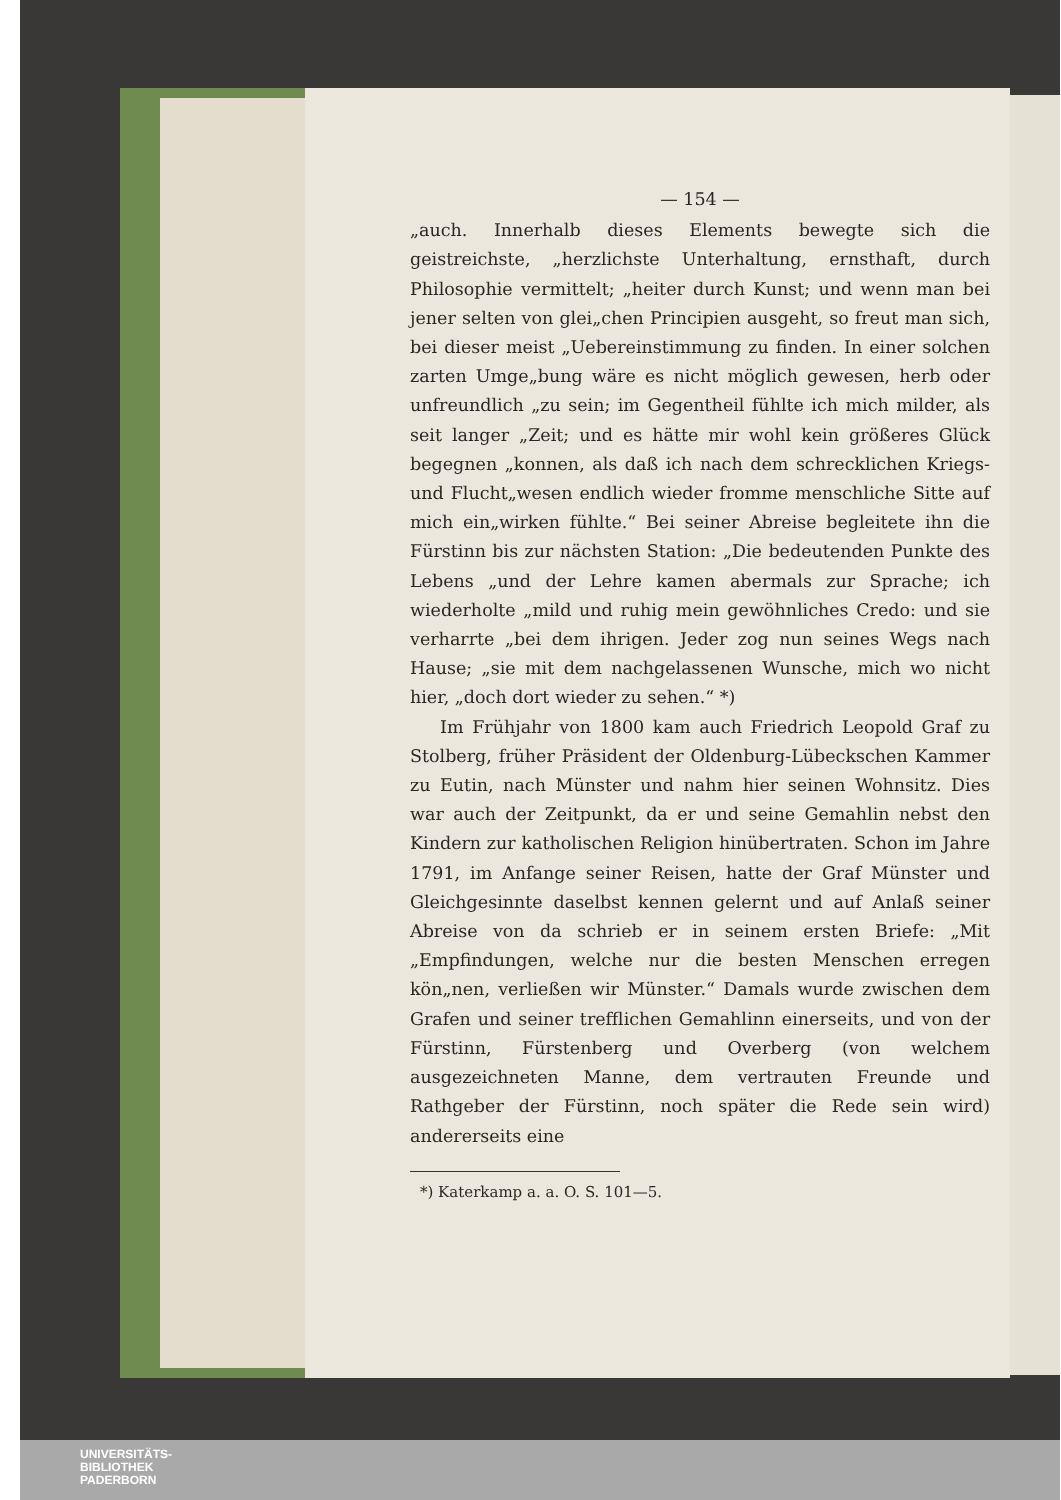— 154 —
„auch. Innerhalb dieses Elements bewegte sich die geistreichste, „herzlichste Unterhaltung, ernsthaft, durch Philosophie vermittelt; „heiter durch Kunst; und wenn man bei jener selten von glei„chen Principien ausgeht, so freut man sich, bei dieser meist „Uebereinstimmung zu finden. In einer solchen zarten Umge„bung wäre es nicht möglich gewesen, herb oder unfreundlich „zu sein; im Gegentheil fühlte ich mich milder, als seit langer „Zeit; und es hätte mir wohl kein größeres Glück begegnen „konnen, als daß ich nach dem schrecklichen Kriegs- und Flucht„wesen endlich wieder fromme menschliche Sitte auf mich ein„wirken fühlte.“ Bei seiner Abreise begleitete ihn die Fürstinn bis zur nächsten Station: „Die bedeutenden Punkte des Lebens „und der Lehre kamen abermals zur Sprache; ich wiederholte „mild und ruhig mein gewöhnliches Credo: und sie verharrte „bei dem ihrigen. Jeder zog nun seines Wegs nach Hause; „sie mit dem nachgelassenen Wunsche, mich wo nicht hier, „doch dort wieder zu sehen.“ *)
Im Frühjahr von 1800 kam auch Friedrich Leopold Graf zu Stolberg, früher Präsident der Oldenburg-Lübeckschen Kammer zu Eutin, nach Münster und nahm hier seinen Wohnsitz. Dies war auch der Zeitpunkt, da er und seine Gemahlin nebst den Kindern zur katholischen Religion hinübertraten. Schon im Jahre 1791, im Anfange seiner Reisen, hatte der Graf Münster und Gleichgesinnte daselbst kennen gelernt und auf Anlaß seiner Abreise von da schrieb er in seinem ersten Briefe: „Mit „Empfindungen, welche nur die besten Menschen erregen kön„nen, verließen wir Münster.“ Damals wurde zwischen dem Grafen und seiner trefflichen Gemahlinn einerseits, und von der Fürstinn, Fürstenberg und Overberg (von welchem ausgezeichneten Manne, dem vertrauten Freunde und Rathgeber der Fürstinn, noch später die Rede sein wird) andererseits eine
*) Katerkamp a. a. O. S. 101—5.
UNIVERSITÄTS-
BIBLIOTHEK
PADERBORN